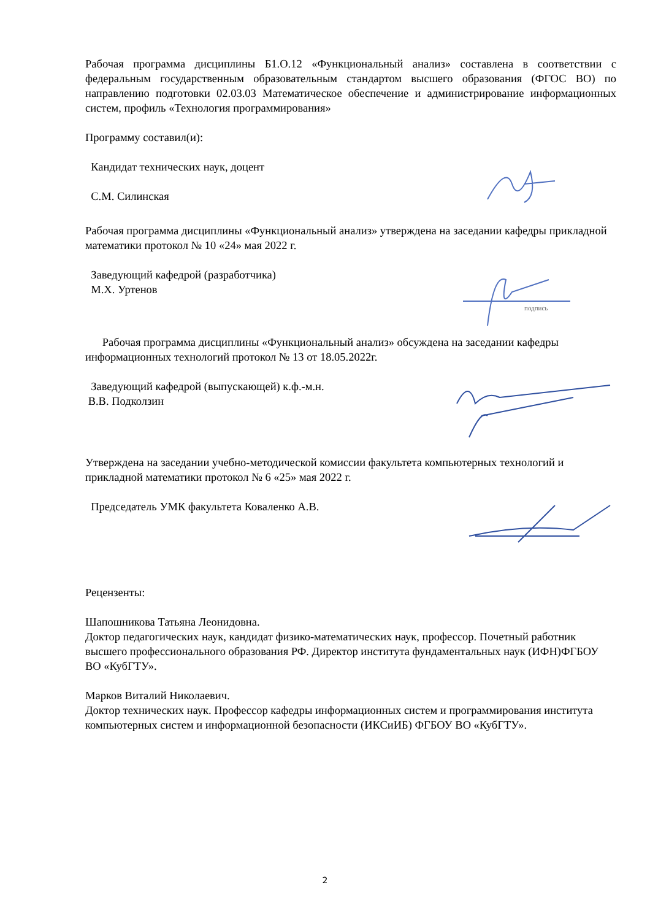Рабочая программа дисциплины Б1.О.12 «Функциональный анализ» составлена в соответствии с федеральным государственным образовательным стандартом высшего образования (ФГОС ВО) по направлению подготовки 02.03.03 Математическое обеспечение и администрирование информационных систем, профиль «Технология программирования»
Программу составил(и):
Кандидат технических наук, доцент
С.М. Силинская
Рабочая программа дисциплины «Функциональный анализ» утверждена на заседании кафедры прикладной математики протокол № 10 «24» мая 2022 г.
Заведующий кафедрой (разработчика)
М.Х. Уртенов
подпись
Рабочая программа дисциплины «Функциональный анализ» обсуждена на заседании кафедры информационных технологий протокол № 13 от 18.05.2022г.
Заведующий кафедрой (выпускающей) к.ф.-м.н.
В.В. Подколзин
Утверждена на заседании учебно-методической комиссии факультета компьютерных технологий и прикладной математики протокол № 6 «25» мая 2022 г.
Председатель УМК факультета Коваленко А.В.
Рецензенты:
Шапошникова Татьяна Леонидовна.
Доктор педагогических наук, кандидат физико-математических наук, профессор. Почетный работник высшего профессионального образования РФ. Директор института фундаментальных наук (ИФН)ФГБОУ ВО «КубГТУ».
Марков Виталий Николаевич.
Доктор технических наук. Профессор кафедры информационных систем и программирования института компьютерных систем и информационной безопасности (ИКСиИБ) ФГБОУ ВО «КубГТУ».
2